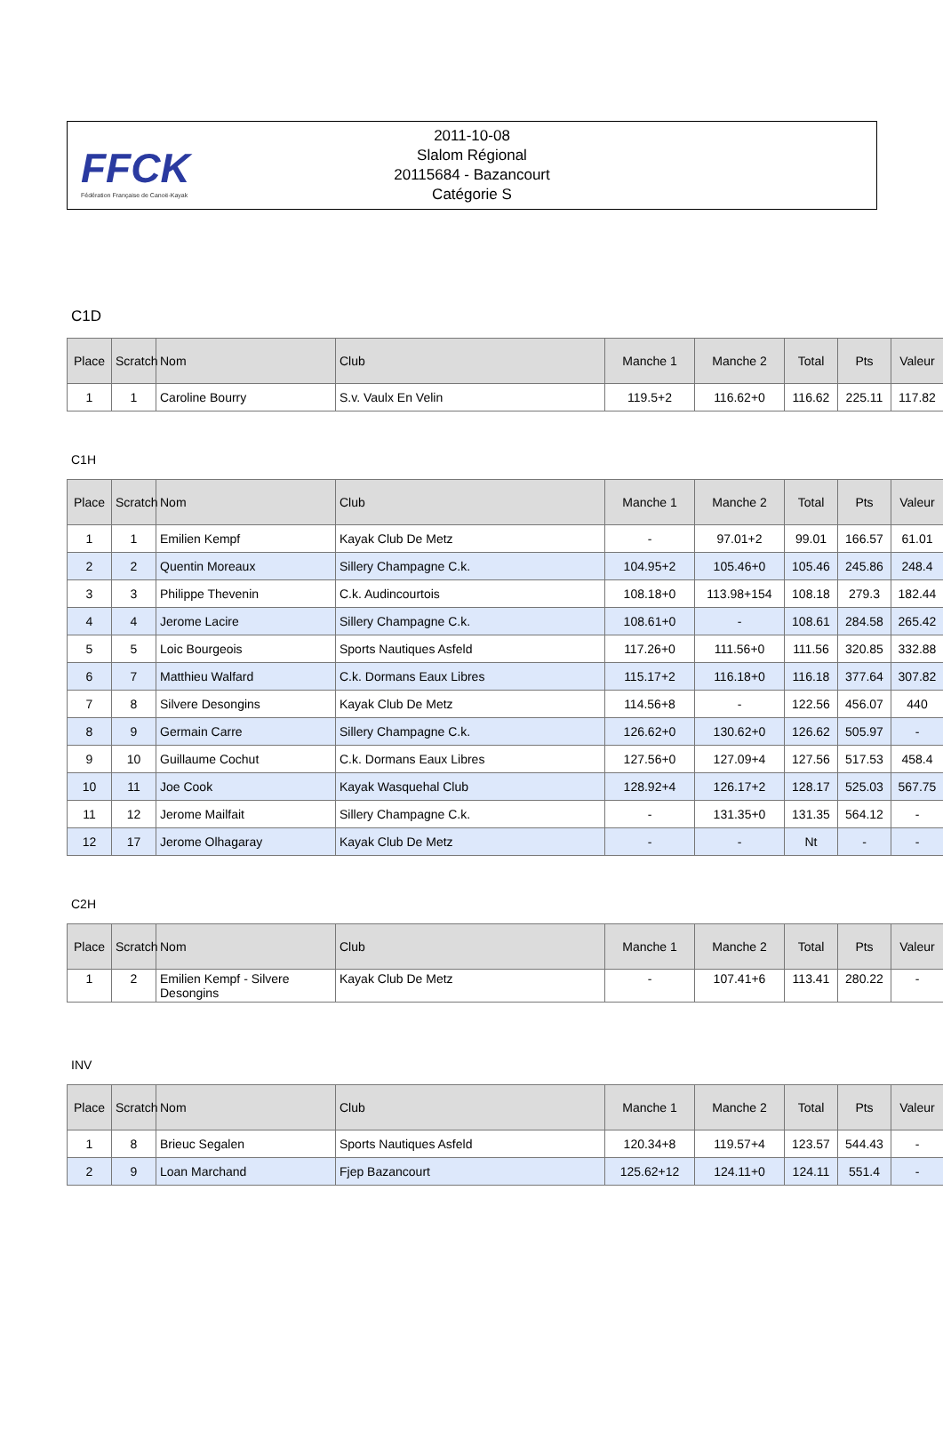FFCK
Fédération Française de Canoë-Kayak
2011-10-08
Slalom Régional
20115684 - Bazancourt
Catégorie S
C1D
| Place | Scratch | Nom | Club | Manche 1 | Manche 2 | Total | Pts | Valeur |
| --- | --- | --- | --- | --- | --- | --- | --- | --- |
| 1 | 1 | Caroline Bourry | S.v. Vaulx En Velin | 119.5+2 | 116.62+0 | 116.62 | 225.11 | 117.82 |
C1H
| Place | Scratch | Nom | Club | Manche 1 | Manche 2 | Total | Pts | Valeur |
| --- | --- | --- | --- | --- | --- | --- | --- | --- |
| 1 | 1 | Emilien Kempf | Kayak Club De Metz | - | 97.01+2 | 99.01 | 166.57 | 61.01 |
| 2 | 2 | Quentin Moreaux | Sillery Champagne C.k. | 104.95+2 | 105.46+0 | 105.46 | 245.86 | 248.4 |
| 3 | 3 | Philippe Thevenin | C.k. Audincourtois | 108.18+0 | 113.98+154 | 108.18 | 279.3 | 182.44 |
| 4 | 4 | Jerome Lacire | Sillery Champagne C.k. | 108.61+0 | - | 108.61 | 284.58 | 265.42 |
| 5 | 5 | Loic Bourgeois | Sports Nautiques Asfeld | 117.26+0 | 111.56+0 | 111.56 | 320.85 | 332.88 |
| 6 | 7 | Matthieu Walfard | C.k. Dormans Eaux Libres | 115.17+2 | 116.18+0 | 116.18 | 377.64 | 307.82 |
| 7 | 8 | Silvere Desongins | Kayak Club De Metz | 114.56+8 | - | 122.56 | 456.07 | 440 |
| 8 | 9 | Germain Carre | Sillery Champagne C.k. | 126.62+0 | 130.62+0 | 126.62 | 505.97 | - |
| 9 | 10 | Guillaume Cochut | C.k. Dormans Eaux Libres | 127.56+0 | 127.09+4 | 127.56 | 517.53 | 458.4 |
| 10 | 11 | Joe Cook | Kayak Wasquehal Club | 128.92+4 | 126.17+2 | 128.17 | 525.03 | 567.75 |
| 11 | 12 | Jerome Mailfait | Sillery Champagne C.k. | - | 131.35+0 | 131.35 | 564.12 | - |
| 12 | 17 | Jerome Olhagaray | Kayak Club De Metz | - | - | Nt | - | - |
C2H
| Place | Scratch | Nom | Club | Manche 1 | Manche 2 | Total | Pts | Valeur |
| --- | --- | --- | --- | --- | --- | --- | --- | --- |
| 1 | 2 | Emilien Kempf - Silvere Desongins | Kayak Club De Metz | - | 107.41+6 | 113.41 | 280.22 | - |
INV
| Place | Scratch | Nom | Club | Manche 1 | Manche 2 | Total | Pts | Valeur |
| --- | --- | --- | --- | --- | --- | --- | --- | --- |
| 1 | 8 | Brieuc Segalen | Sports Nautiques Asfeld | 120.34+8 | 119.57+4 | 123.57 | 544.43 | - |
| 2 | 9 | Loan Marchand | Fjep Bazancourt | 125.62+12 | 124.11+0 | 124.11 | 551.4 | - |